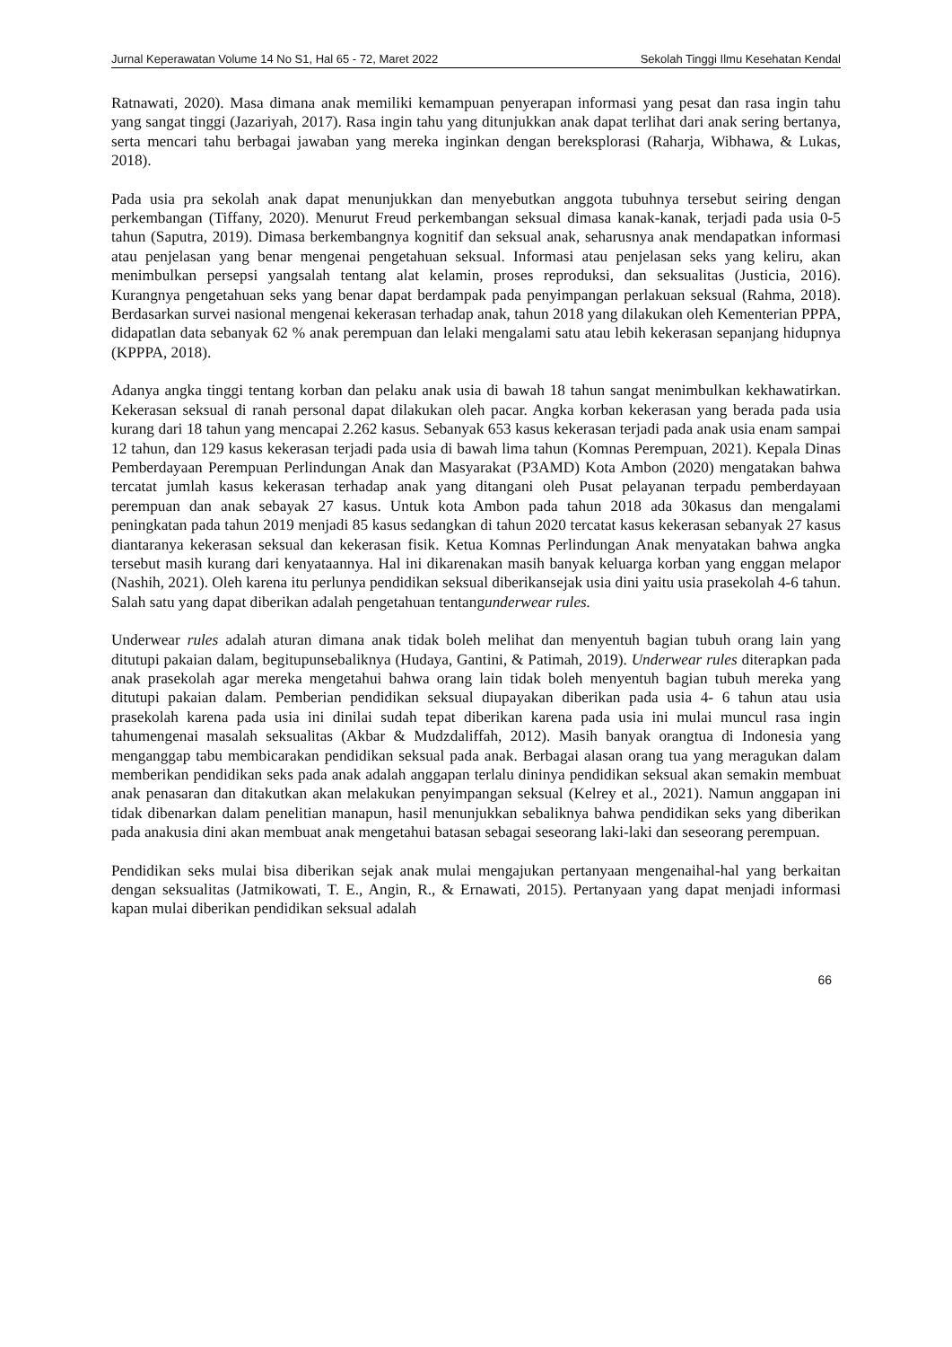Jurnal Keperawatan Volume 14 No S1, Hal 65 - 72, Maret 2022 Sekolah Tinggi Ilmu Kesehatan Kendal
Ratnawati, 2020). Masa dimana anak memiliki kemampuan penyerapan informasi yang pesat dan rasa ingin tahu yang sangat tinggi (Jazariyah, 2017). Rasa ingin tahu yang ditunjukkan anak dapat terlihat dari anak sering bertanya, serta mencari tahu berbagai jawaban yang mereka inginkan dengan bereksplorasi (Raharja, Wibhawa, & Lukas, 2018).
Pada usia pra sekolah anak dapat menunjukkan dan menyebutkan anggota tubuhnya tersebut seiring dengan perkembangan (Tiffany, 2020). Menurut Freud perkembangan seksual dimasa kanak-kanak, terjadi pada usia 0-5 tahun (Saputra, 2019). Dimasa berkembangnya kognitif dan seksual anak, seharusnya anak mendapatkan informasi atau penjelasan yang benar mengenai pengetahuan seksual. Informasi atau penjelasan seks yang keliru, akan menimbulkan persepsi yangsalah tentang alat kelamin, proses reproduksi, dan seksualitas (Justicia, 2016). Kurangnya pengetahuan seks yang benar dapat berdampak pada penyimpangan perlakuan seksual (Rahma, 2018). Berdasarkan survei nasional mengenai kekerasan terhadap anak, tahun 2018 yang dilakukan oleh Kementerian PPPA, didapatlan data sebanyak 62 % anak perempuan dan lelaki mengalami satu atau lebih kekerasan sepanjang hidupnya (KPPPA, 2018).
Adanya angka tinggi tentang korban dan pelaku anak usia di bawah 18 tahun sangat menimbulkan kekhawatirkan. Kekerasan seksual di ranah personal dapat dilakukan oleh pacar. Angka korban kekerasan yang berada pada usia kurang dari 18 tahun yang mencapai 2.262 kasus. Sebanyak 653 kasus kekerasan terjadi pada anak usia enam sampai 12 tahun, dan 129 kasus kekerasan terjadi pada usia di bawah lima tahun (Komnas Perempuan, 2021). Kepala Dinas Pemberdayaan Perempuan Perlindungan Anak dan Masyarakat (P3AMD) Kota Ambon (2020) mengatakan bahwa tercatat jumlah kasus kekerasan terhadap anak yang ditangani oleh Pusat pelayanan terpadu pemberdayaan perempuan dan anak sebayak 27 kasus. Untuk kota Ambon pada tahun 2018 ada 30kasus dan mengalami peningkatan pada tahun 2019 menjadi 85 kasus sedangkan di tahun 2020 tercatat kasus kekerasan sebanyak 27 kasus diantaranya kekerasan seksual dan kekerasan fisik. Ketua Komnas Perlindungan Anak menyatakan bahwa angka tersebut masih kurang dari kenyataannya. Hal ini dikarenakan masih banyak keluarga korban yang enggan melapor (Nashih, 2021). Oleh karena itu perlunya pendidikan seksual diberikansejak usia dini yaitu usia prasekolah 4-6 tahun. Salah satu yang dapat diberikan adalah pengetahuan tentangunderwear rules.
Underwear rules adalah aturan dimana anak tidak boleh melihat dan menyentuh bagian tubuh orang lain yang ditutupi pakaian dalam, begitupunsebaliknya (Hudaya, Gantini, & Patimah, 2019). Underwear rules diterapkan pada anak prasekolah agar mereka mengetahui bahwa orang lain tidak boleh menyentuh bagian tubuh mereka yang ditutupi pakaian dalam. Pemberian pendidikan seksual diupayakan diberikan pada usia 4- 6 tahun atau usia prasekolah karena pada usia ini dinilai sudah tepat diberikan karena pada usia ini mulai muncul rasa ingin tahumengenai masalah seksualitas (Akbar & Mudzdaliffah, 2012). Masih banyak orangtua di Indonesia yang menganggap tabu membicarakan pendidikan seksual pada anak. Berbagai alasan orang tua yang meragukan dalam memberikan pendidikan seks pada anak adalah anggapan terlalu dininya pendidikan seksual akan semakin membuat anak penasaran dan ditakutkan akan melakukan penyimpangan seksual (Kelrey et al., 2021). Namun anggapan ini tidak dibenarkan dalam penelitian manapun, hasil menunjukkan sebaliknya bahwa pendidikan seks yang diberikan pada anakusia dini akan membuat anak mengetahui batasan sebagai seseorang laki-laki dan seseorang perempuan.
Pendidikan seks mulai bisa diberikan sejak anak mulai mengajukan pertanyaan mengenaihal-hal yang berkaitan dengan seksualitas (Jatmikowati, T. E., Angin, R., & Ernawati, 2015). Pertanyaan yang dapat menjadi informasi kapan mulai diberikan pendidikan seksual adalah
66